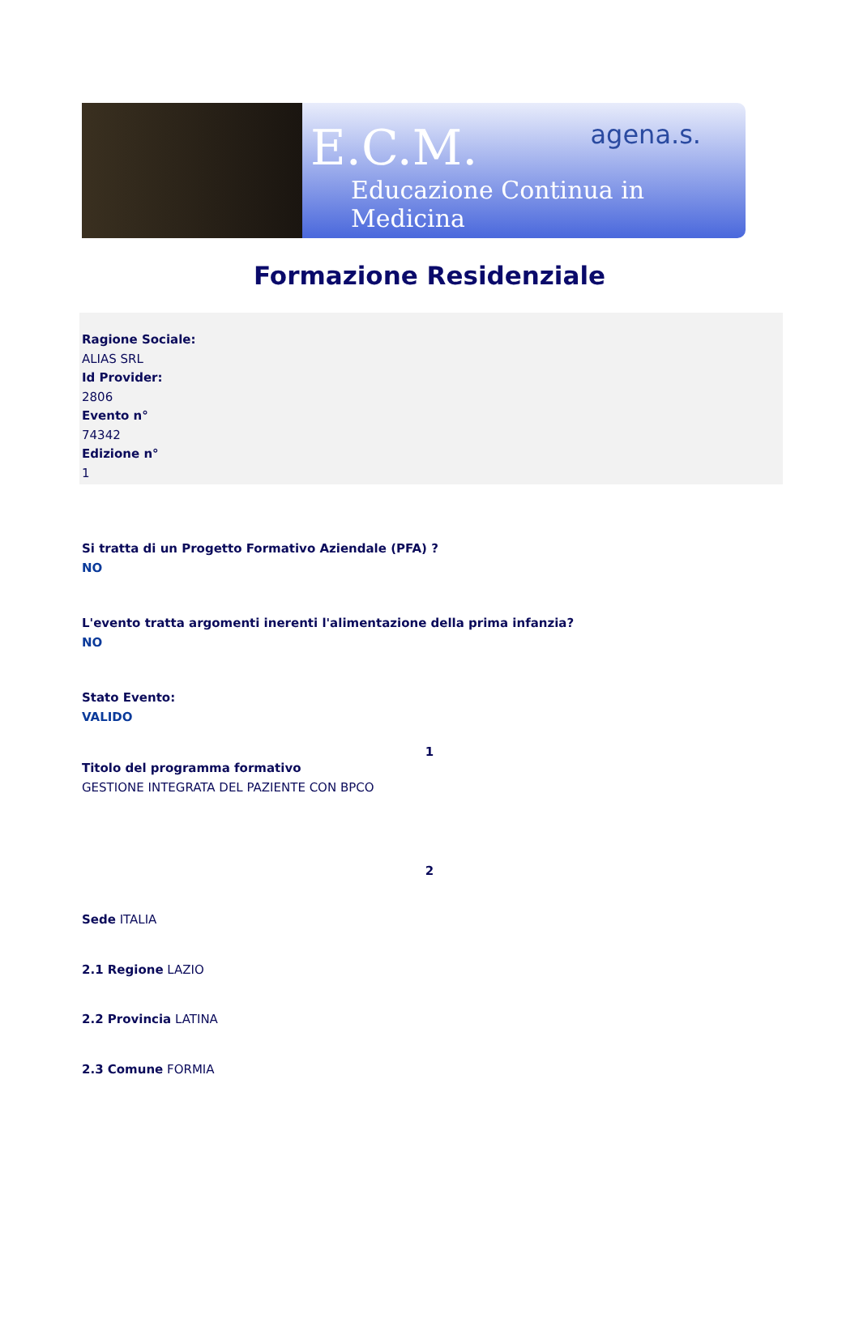E.C.M.
Educazione Continua in Medicina
agena.s.
Formazione Residenziale
Ragione Sociale:
ALIAS SRL
Id Provider:
2806
Evento n°
74342
Edizione n°
1
Si tratta di un Progetto Formativo Aziendale (PFA) ?
NO
L'evento tratta argomenti inerenti l'alimentazione della prima infanzia?
NO
Stato Evento:
VALIDO
1
Titolo del programma formativo
GESTIONE INTEGRATA DEL PAZIENTE CON BPCO
2
Sede ITALIA
2.1 Regione LAZIO
2.2 Provincia LATINA
2.3 Comune FORMIA